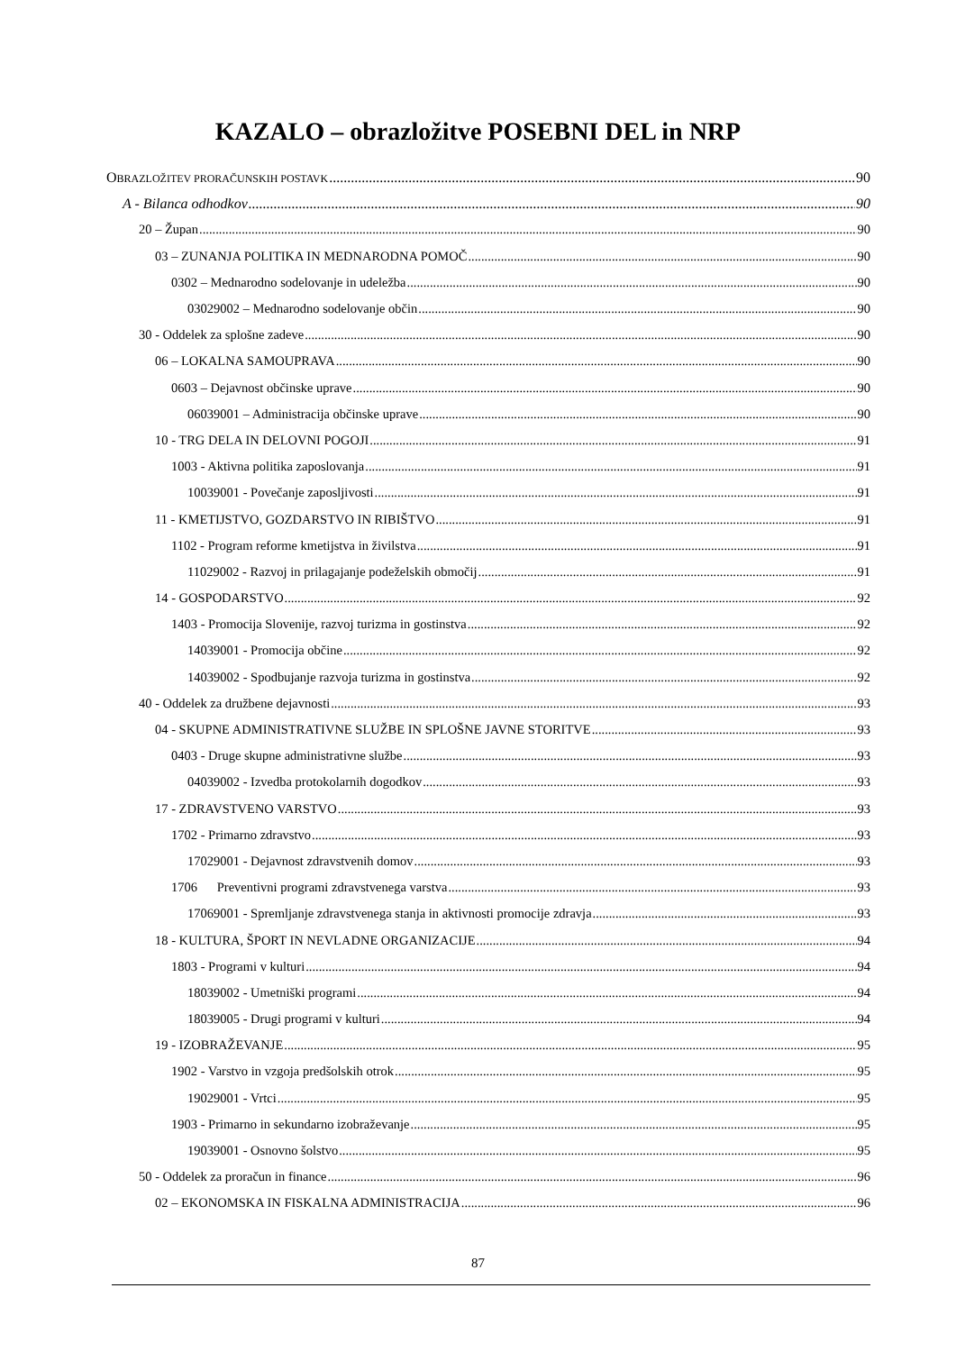KAZALO – obrazložitve POSEBNI DEL in NRP
OBRAZLOŽITEV PRORAČUNSKIH POSTAVK 90
A - Bilanca odhodkov 90
20 – Župan 90
03 – ZUNANJA POLITIKA IN MEDNARODNA POMOČ 90
0302 – Mednarodno sodelovanje in udeležba 90
03029002 – Mednarodno sodelovanje občin 90
30 - Oddelek za splošne zadeve 90
06 – LOKALNA SAMOUPRAVA 90
0603 – Dejavnost občinske uprave 90
06039001 – Administracija občinske uprave 90
10 - TRG DELA IN DELOVNI POGOJI 91
1003 - Aktivna politika zaposlovanja 91
10039001 - Povečanje zaposljivosti 91
11 - KMETIJSTVO, GOZDARSTVO IN RIBIŠTVO 91
1102 - Program reforme kmetijstva in živilstva 91
11029002 - Razvoj in prilagajanje podeželskih območij 91
14 - GOSPODARSTVO 92
1403 - Promocija Slovenije, razvoj turizma in gostinstva 92
14039001 - Promocija občine 92
14039002 - Spodbujanje razvoja turizma in gostinstva 92
40 - Oddelek za družbene dejavnosti 93
04 - SKUPNE ADMINISTRATIVNE SLUŽBE IN SPLOŠNE JAVNE STORITVE 93
0403 - Druge skupne administrativne službe 93
04039002 - Izvedba protokolarnih dogodkov 93
17 - ZDRAVSTVENO VARSTVO 93
1702 - Primarno zdravstvo 93
17029001 - Dejavnost zdravstvenih domov 93
1706 Preventivni programi zdravstvenega varstva 93
17069001 - Spremljanje zdravstvenega stanja in aktivnosti promocije zdravja 93
18 - KULTURA, ŠPORT IN NEVLADNE ORGANIZACIJE 94
1803 - Programi v kulturi 94
18039002 - Umetniški programi 94
18039005 - Drugi programi v kulturi 94
19 - IZOBRAŽEVANJE 95
1902 - Varstvo in vzgoja predšolskih otrok 95
19029001 - Vrtci 95
1903 - Primarno in sekundarno izobraževanje 95
19039001 - Osnovno šolstvo 95
50 - Oddelek za proračun in finance 96
02 – EKONOMSKA IN FISKALNA ADMINISTRACIJA 96
87